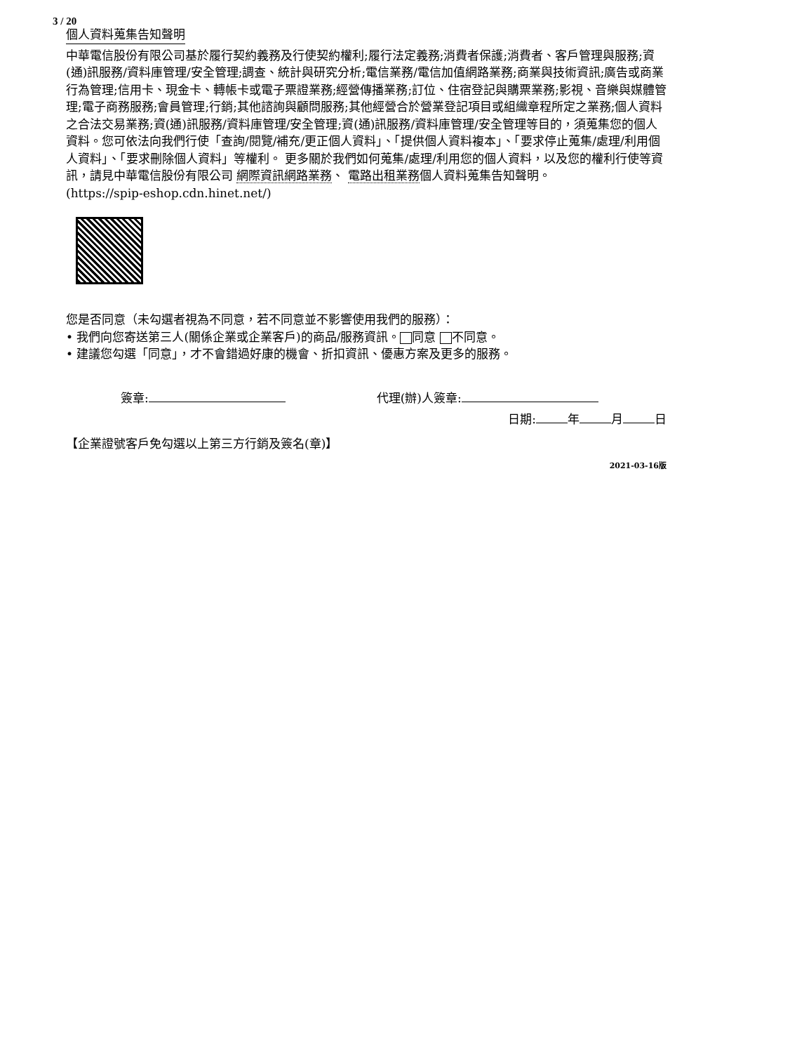3 / 20
個人資料蒐集告知聲明
中華電信股份有限公司基於履行契約義務及行使契約權利;履行法定義務;消費者保護;消費者、客戶管理與服務;資(通)訊服務/資料庫管理/安全管理;調查、統計與研究分析;電信業務/電信加值網路業務;商業與技術資訊;廣告或商業行為管理;信用卡、現金卡、轉帳卡或電子票證業務;經營傳播業務;訂位、住宿登記與購票業務;影視、音樂與媒體管理;電子商務服務;會員管理;行銷;其他諮詢與顧問服務;其他經營合於營業登記項目或組織章程所定之業務;個人資料之合法交易業務;資(通)訊服務/資料庫管理/安全管理;資(通)訊服務/資料庫管理/安全管理等目的，須蒐集您的個人資料。您可依法向我們行使「查詢/閱覽/補充/更正個人資料」、「提供個人資料複本」、「要求停止蒐集/處理/利用個人資料」、「要求刪除個人資料」等權利。 更多關於我們如何蒐集/處理/利用您的個人資料，以及您的權利行使等資訊，請見中華電信股份有限公司 網際資訊網路業務、 電路出租業務個人資料蒐集告知聲明。
(https://spip-eshop.cdn.hinet.net/)
您是否同意（未勾選者視為不同意，若不同意並不影響使用我們的服務）：
• 我們向您寄送第三人(關係企業或企業客戶)的商品/服務資訊。 同意 不同意。
• 建議您勾選「同意」，才不會錯過好康的機會、折扣資訊、優惠方案及更多的服務。
簽章: 代理(辦)人簽章:
日期: 年 月 日
【企業證號客戶免勾選以上第三方行銷及簽名(章)】
2021-03-16版